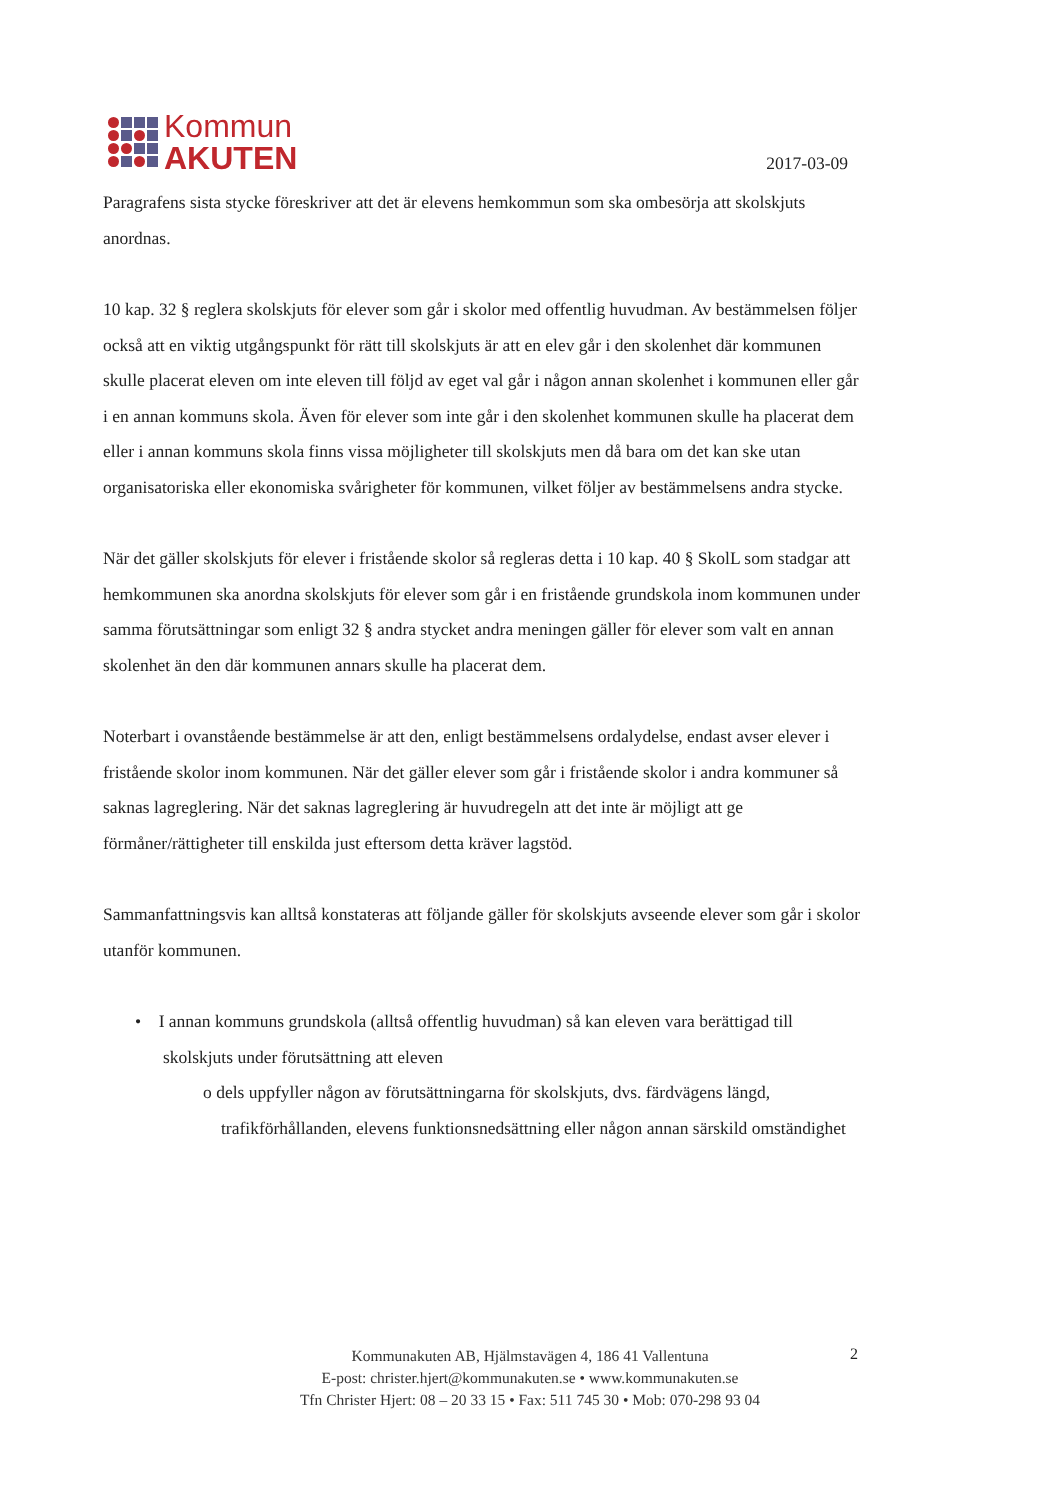Kommun
AKUTEN
2017-03-09
Paragrafens sista stycke föreskriver att det är elevens hemkommun som ska ombesörja att skolskjuts anordnas.
10 kap. 32 § reglera skolskjuts för elever som går i skolor med offentlig huvudman. Av bestämmelsen följer också att en viktig utgångspunkt för rätt till skolskjuts är att en elev går i den skolenhet där kommunen skulle placerat eleven om inte eleven till följd av eget val går i någon annan skolenhet i kommunen eller går i en annan kommuns skola. Även för elever som inte går i den skolenhet kommunen skulle ha placerat dem eller i annan kommuns skola finns vissa möjligheter till skolskjuts men då bara om det kan ske utan organisatoriska eller ekonomiska svårigheter för kommunen, vilket följer av bestämmelsens andra stycke.
När det gäller skolskjuts för elever i fristående skolor så regleras detta i 10 kap. 40 § SkolL som stadgar att hemkommunen ska anordna skolskjuts för elever som går i en fristående grundskola inom kommunen under samma förutsättningar som enligt 32 § andra stycket andra meningen gäller för elever som valt en annan skolenhet än den där kommunen annars skulle ha placerat dem.
Noterbart i ovanstående bestämmelse är att den, enligt bestämmelsens ordalydelse, endast avser elever i fristående skolor inom kommunen. När det gäller elever som går i fristående skolor i andra kommuner så saknas lagreglering. När det saknas lagreglering är huvudregeln att det inte är möjligt att ge förmåner/rättigheter till enskilda just eftersom detta kräver lagstöd.
Sammanfattningsvis kan alltså konstateras att följande gäller för skolskjuts avseende elever som går i skolor utanför kommunen.
• I annan kommuns grundskola (alltså offentlig huvudman) så kan eleven vara berättigad till skolskjuts under förutsättning att eleven
o dels uppfyller någon av förutsättningarna för skolskjuts, dvs. färdvägens längd, trafikförhållanden, elevens funktionsnedsättning eller någon annan särskild omständighet
Kommunakuten AB, Hjälmstavägen 4, 186 41 Vallentuna
E-post: christer.hjert@kommunakuten.se • www.kommunakuten.se
Tfn Christer Hjert: 08 – 20 33 15 • Fax: 511 745 30 • Mob: 070-298 93 04
2